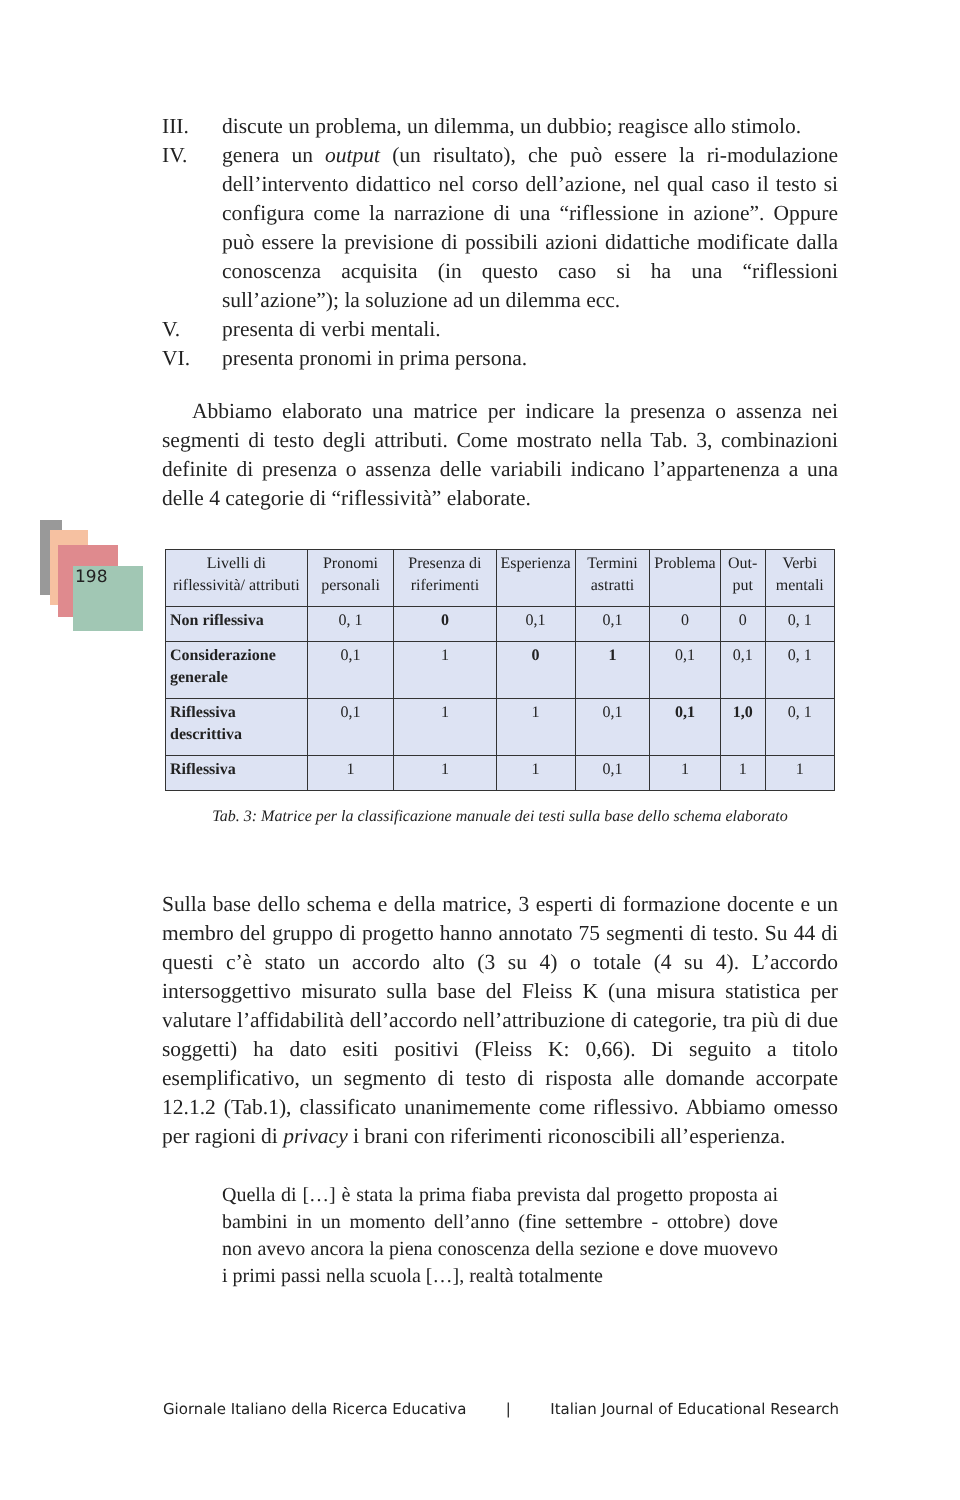198
III. discute un problema, un dilemma, un dubbio; reagisce allo stimolo.
IV. genera un output (un risultato), che può essere la ri-modulazione dell’intervento didattico nel corso dell’azione, nel qual caso il testo si configura come la narrazione di una “riflessione in azione”. Oppure può essere la previsione di possibili azioni didattiche modificate dalla conoscenza acquisita (in questo caso si ha una “riflessioni sull’azione”); la soluzione ad un dilemma ecc.
V. presenta di verbi mentali.
VI. presenta pronomi in prima persona.
Abbiamo elaborato una matrice per indicare la presenza o assenza nei segmenti di testo degli attributi. Come mostrato nella Tab. 3, combinazioni definite di presenza o assenza delle variabili indicano l’appartenenza a una delle 4 categorie di “riflessività” elaborate.
| Livelli di riflessività/ attributi | Pronomi personali | Presenza di riferimenti | Esperienza | Termini astratti | Problema | Out-put | Verbi mentali |
| --- | --- | --- | --- | --- | --- | --- | --- |
| Non riflessiva | 0, 1 | 0 | 0,1 | 0,1 | 0 | 0 | 0, 1 |
| Considerazione generale | 0,1 | 1 | 0 | 1 | 0,1 | 0,1 | 0, 1 |
| Riflessiva descrittiva | 0,1 | 1 | 1 | 0,1 | 0,1 | 1,0 | 0, 1 |
| Riflessiva | 1 | 1 | 1 | 0,1 | 1 | 1 | 1 |
Tab. 3: Matrice per la classificazione manuale dei testi sulla base dello schema elaborato
Sulla base dello schema e della matrice, 3 esperti di formazione docente e un membro del gruppo di progetto hanno annotato 75 segmenti di testo. Su 44 di questi c’è stato un accordo alto (3 su 4) o totale (4 su 4). L’accordo intersoggettivo misurato sulla base del Fleiss K (una misura statistica per valutare l’affidabilità dell’accordo nell’attribuzione di categorie, tra più di due soggetti) ha dato esiti positivi (Fleiss K: 0,66). Di seguito a titolo esemplificativo, un segmento di testo di risposta alle domande accorpate 12.1.2 (Tab.1), classificato unanimemente come riflessivo. Abbiamo omesso per ragioni di privacy i brani con riferimenti riconoscibili all’esperienza.
Quella di […] è stata la prima fiaba prevista dal progetto proposta ai bambini in un momento dell’anno (fine settembre - ottobre) dove non avevo ancora la piena conoscenza della sezione e dove muovevo i primi passi nella scuola […], realtà totalmente
Giornale Italiano della Ricerca Educativa | Italian Journal of Educational Research